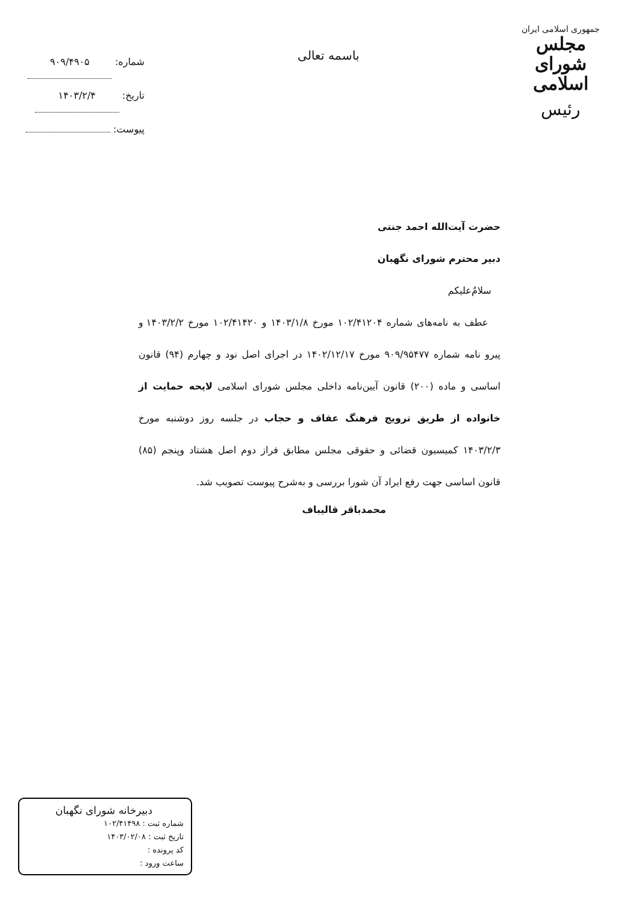جمهوری اسلامی ایران
مجلس شورای اسلامی
رئیس
باسمه تعالی
شماره: ۹۰۹/۴۹۰۵
تاریخ: ۱۴۰۳/۲/۴
پیوست:
حضرت آیت‌الله احمد جنتی
دبیر محترم شورای نگهبان
سلام‌ٌعلیکم
عطف به نامه‌های شماره ۱۰۲/۴۱۲۰۴ مورخ ۱۴۰۳/۱/۸ و ۱۰۲/۴۱۴۲۰ مورخ ۱۴۰۳/۲/۲ و پیرو نامه شماره ۹۰۹/۹۵۴۷۷ مورخ ۱۴۰۲/۱۲/۱۷ در اجرای اصل نود و چهارم (۹۴) قانون اساسی و ماده (۲۰۰) قانون آیین‌نامه داخلی مجلس شورای اسلامی لایحه حمایت از خانواده از طریق ترویج فرهنگ عفاف و حجاب در جلسه روز دوشنبه مورخ ۱۴۰۳/۲/۳ کمیسیون قضائی و حقوقی مجلس مطابق فراز دوم اصل هشتاد وپنجم (۸۵) قانون اساسی جهت رفع ایراد آن شورا بررسی و به‌شرح پیوست تصویب شد.
محمدباقر قالیباف
دبیرخانه شورای نگهبان
شماره ثبت : ۱۰۲/۴۱۴۹۸
تاریخ ثبت : ۱۴۰۳/۰۲/۰۸
کد پرونده :
ساعت ورود :